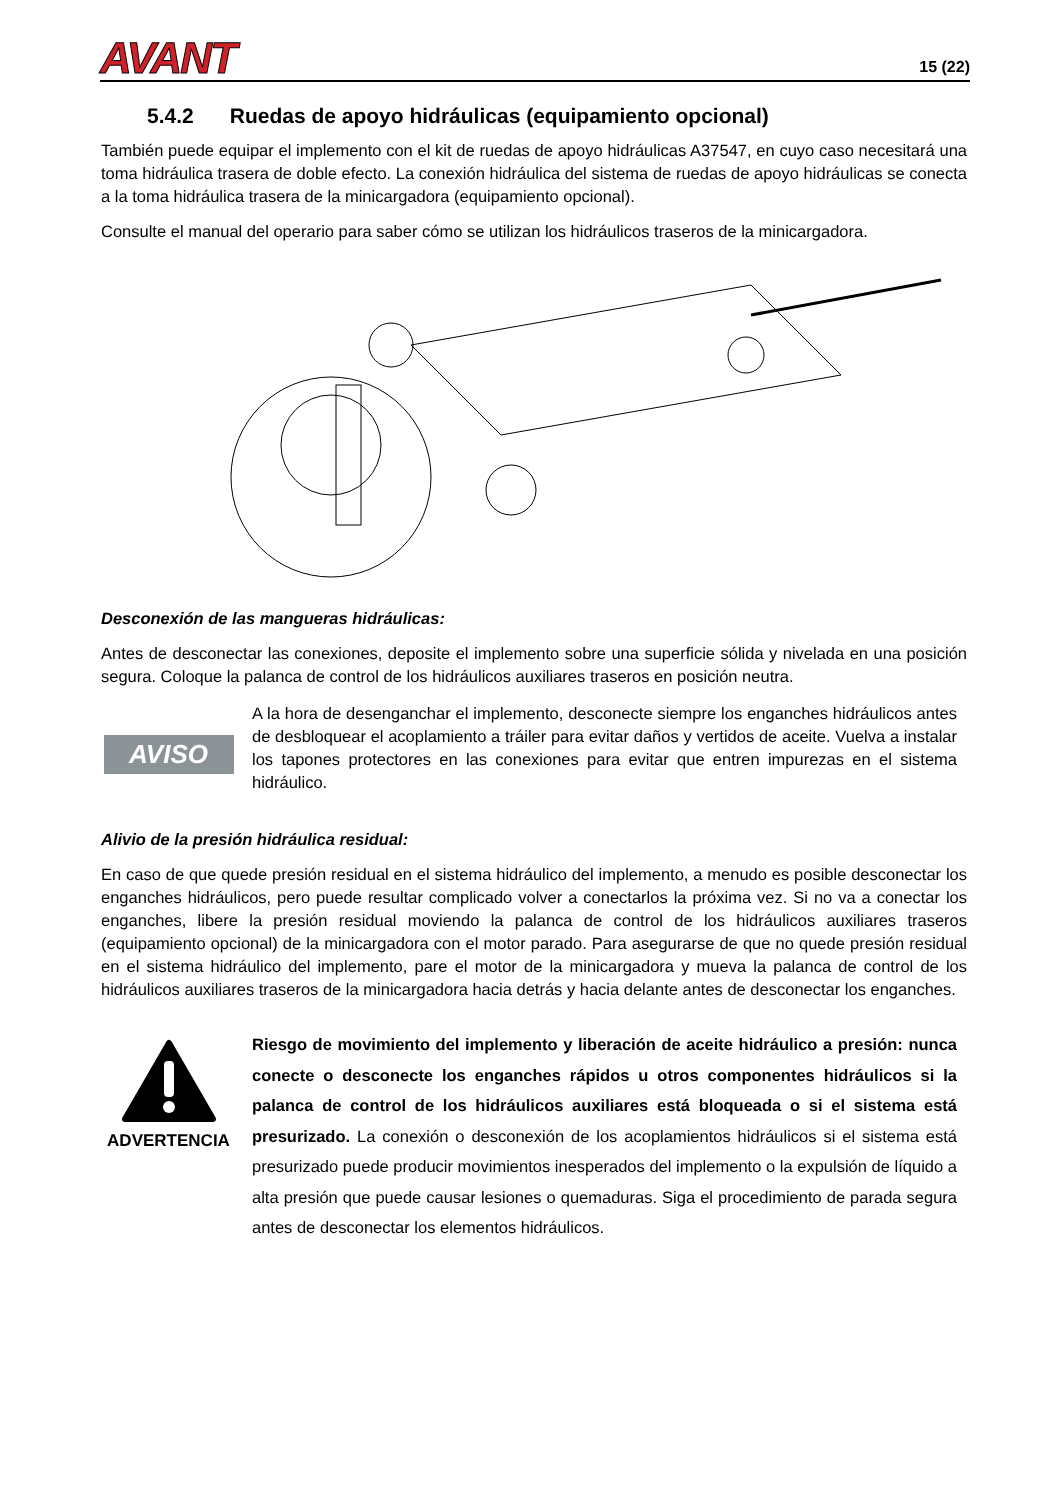AVANT
15 (22)
5.4.2 Ruedas de apoyo hidráulicas (equipamiento opcional)
También puede equipar el implemento con el kit de ruedas de apoyo hidráulicas A37547, en cuyo caso necesitará una toma hidráulica trasera de doble efecto. La conexión hidráulica del sistema de ruedas de apoyo hidráulicas se conecta a la toma hidráulica trasera de la minicargadora (equipamiento opcional).
Consulte el manual del operario para saber cómo se utilizan los hidráulicos traseros de la minicargadora.
Desconexión de las mangueras hidráulicas:
Antes de desconectar las conexiones, deposite el implemento sobre una superficie sólida y nivelada en una posición segura. Coloque la palanca de control de los hidráulicos auxiliares traseros en posición neutra.
AVISO
A la hora de desenganchar el implemento, desconecte siempre los enganches hidráulicos antes de desbloquear el acoplamiento a tráiler para evitar daños y vertidos de aceite. Vuelva a instalar los tapones protectores en las conexiones para evitar que entren impurezas en el sistema hidráulico.
Alivio de la presión hidráulica residual:
En caso de que quede presión residual en el sistema hidráulico del implemento, a menudo es posible desconectar los enganches hidráulicos, pero puede resultar complicado volver a conectarlos la próxima vez. Si no va a conectar los enganches, libere la presión residual moviendo la palanca de control de los hidráulicos auxiliares traseros (equipamiento opcional) de la minicargadora con el motor parado. Para asegurarse de que no quede presión residual en el sistema hidráulico del implemento, pare el motor de la minicargadora y mueva la palanca de control de los hidráulicos auxiliares traseros de la minicargadora hacia detrás y hacia delante antes de desconectar los enganches.
ADVERTENCIA
Riesgo de movimiento del implemento y liberación de aceite hidráulico a presión: nunca conecte o desconecte los enganches rápidos u otros componentes hidráulicos si la palanca de control de los hidráulicos auxiliares está bloqueada o si el sistema está presurizado. La conexión o desconexión de los acoplamientos hidráulicos si el sistema está presurizado puede producir movimientos inesperados del implemento o la expulsión de líquido a alta presión que puede causar lesiones o quemaduras. Siga el procedimiento de parada segura antes de desconectar los elementos hidráulicos.